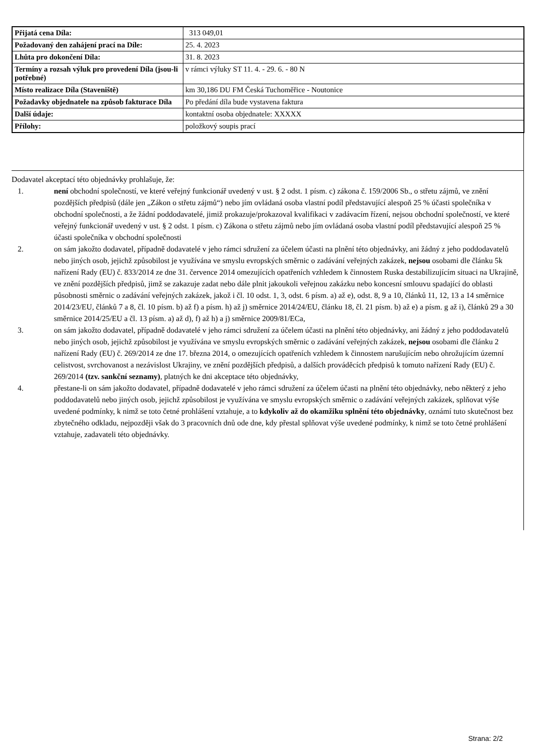| Přijatá cena Díla: | 313 049,01 |
| Požadovaný den zahájení prací na Díle: | 25. 4. 2023 |
| Lhůta pro dokončení Díla: | 31. 8. 2023 |
| Termíny a rozsah výluk pro provedení Díla (jsou-li potřebné) | v rámci výluky ST 11. 4. - 29. 6. - 80 N |
| Místo realizace Díla (Staveniště) | km 30,186 DU FM Česká Tuchoměřice - Noutonice |
| Požadavky objednatele na způsob fakturace Díla | Po předání díla bude vystavena faktura |
| Další údaje: | kontaktní osoba objednatele: XXXXX |
| Přílohy: | položkový soupis prací |
Dodavatel akceptací této objednávky prohlašuje, že:
1. není obchodní společností, ve které veřejný funkcionář uvedený v ust. § 2 odst. 1 písm. c) zákona č. 159/2006 Sb., o střetu zájmů, ve znění pozdějších předpisů (dále jen „Zákon o střetu zájmů“) nebo jím ovládaná osoba vlastní podíl představující alespoň 25 % účasti společníka v obchodní společnosti, a že žádní poddodavatelé, jimiž prokazuje/prokazoval kvalifikaci v zadávacím řízení, nejsou obchodní společností, ve které veřejný funkcionář uvedený v ust. § 2 odst. 1 písm. c) Zákona o střetu zájmů nebo jím ovládaná osoba vlastní podíl představující alespoň 25 % účasti společníka v obchodní společnosti
2. on sám jakožto dodavatel, případně dodavatelé v jeho rámci sdružení za účelem účasti na plnění této objednávky, ani žádný z jeho poddodavatelů nebo jiných osob, jejichž způsobilost je využívána ve smyslu evropských směrnic o zadávání veřejných zakázek, nejsou osobami dle článku 5k nařízení Rady (EU) č. 833/2014 ze dne 31. července 2014 omezujících opatřeních vzhledem k činnostem Ruska destabilizujícím situaci na Ukrajině, ve znění pozdějších předpisů, jimž se zakazuje zadat nebo dále plnit jakoukoli veřejnou zakázku nebo koncesní smlouvu spadající do oblasti působnosti směrnic o zadávání veřejných zakázek, jakož i čl. 10 odst. 1, 3, odst. 6 písm. a) až e), odst. 8, 9 a 10, článků 11, 12, 13 a 14 směrnice 2014/23/EU, článků 7 a 8, čl. 10 písm. b) až f) a písm. h) až j) směrnice 2014/24/EU, článku 18, čl. 21 písm. b) až e) a písm. g až i), článků 29 a 30 směrnice 2014/25/EU a čl. 13 písm. a) až d), f) až h) a j) směrnice 2009/81/ECa,
3. on sám jakožto dodavatel, případně dodavatelé v jeho rámci sdružení za účelem účasti na plnění této objednávky, ani žádný z jeho poddodavatelů nebo jiných osob, jejichž způsobilost je využívána ve smyslu evropských směrnic o zadávání veřejných zakázek, nejsou osobami dle článku 2 nařízení Rady (EU) č. 269/2014 ze dne 17. března 2014, o omezujících opatřeních vzhledem k činnostem narušujícím nebo ohrožujícím územní celistvost, svrchovanost a nezávislost Ukrajiny, ve znění pozdějších předpisů, a dalších prováděcích předpisů k tomuto nařízení Rady (EU) č. 269/2014 (tzv. sankční seznamy), platných ke dni akceptace této objednávky,
4. přestane-li on sám jakožto dodavatel, případně dodavatelé v jeho rámci sdružení za účelem účasti na plnění této objednávky, nebo některý z jeho poddodavatelů nebo jiných osob, jejichž způsobilost je využívána ve smyslu evropských směrnic o zadávání veřejných zakázek, splňovat výše uvedené podmínky, k nimž se toto četné prohlášení vztahuje, a to kdykoliv až do okamžiku splnění této objednávky, oznámí tuto skutečnost bez zbytečného odkladu, nejpozději však do 3 pracovních dnů ode dne, kdy přestal splňovat výše uvedené podmínky, k nimž se toto četné prohlášení vztahuje, zadavateli této objednávky.
Strana: 2/2